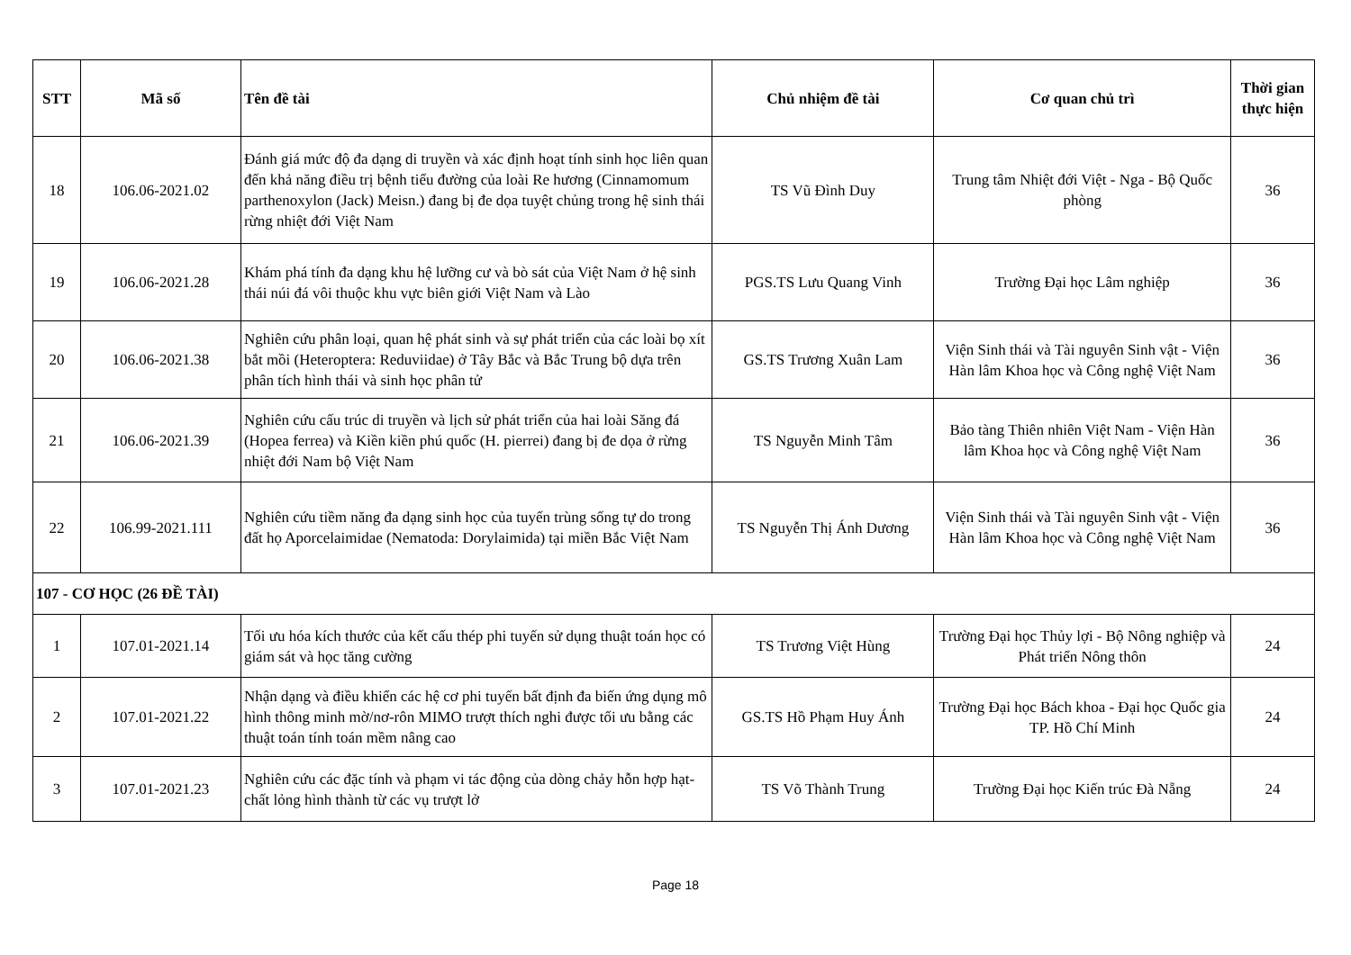| STT | Mã số | Tên đề tài | Chủ nhiệm đề tài | Cơ quan chủ trì | Thời gian thực hiện |
| --- | --- | --- | --- | --- | --- |
| 18 | 106.06-2021.02 | Đánh giá mức độ đa dạng di truyền và xác định hoạt tính sinh học liên quan đến khả năng điều trị bệnh tiểu đường của loài Re hương (Cinnamomum parthenoxylon (Jack) Meisn.) đang bị đe dọa tuyệt chủng trong hệ sinh thái rừng nhiệt đới Việt Nam | TS Vũ Đình Duy | Trung tâm Nhiệt đới Việt - Nga - Bộ Quốc phòng | 36 |
| 19 | 106.06-2021.28 | Khám phá tính đa dạng khu hệ lưỡng cư và bò sát của Việt Nam ở hệ sinh thái núi đá vôi thuộc khu vực biên giới Việt Nam và Lào | PGS.TS Lưu Quang Vinh | Trường Đại học Lâm nghiệp | 36 |
| 20 | 106.06-2021.38 | Nghiên cứu phân loại, quan hệ phát sinh và sự phát triển của các loài bọ xít bắt mồi (Heteroptera: Reduviidae) ở Tây Bắc và Bắc Trung bộ dựa trên phân tích hình thái và sinh học phân tử | GS.TS Trương Xuân Lam | Viện Sinh thái và Tài nguyên Sinh vật - Viện Hàn lâm Khoa học và Công nghệ Việt Nam | 36 |
| 21 | 106.06-2021.39 | Nghiên cứu cấu trúc di truyền và lịch sử phát triển của hai loài Săng đá (Hopea ferrea) và Kiền kiền phú quốc (H. pierrei) đang bị đe dọa ở rừng nhiệt đới Nam bộ Việt Nam | TS Nguyễn Minh Tâm | Bảo tàng Thiên nhiên Việt Nam - Viện Hàn lâm Khoa học và Công nghệ Việt Nam | 36 |
| 22 | 106.99-2021.111 | Nghiên cứu tiềm năng đa dạng sinh học của tuyến trùng sống tự do trong đất họ Aporcelaimidae (Nematoda: Dorylaimida) tại miền Bắc Việt Nam | TS Nguyễn Thị Ánh Dương | Viện Sinh thái và Tài nguyên Sinh vật - Viện Hàn lâm Khoa học và Công nghệ Việt Nam | 36 |
| 107 - CƠ HỌC (26 ĐỀ TÀI) | | | | | |
| 1 | 107.01-2021.14 | Tối ưu hóa kích thước của kết cấu thép phi tuyến sử dụng thuật toán học có giám sát và học tăng cường | TS Trương Việt Hùng | Trường Đại học Thủy lợi - Bộ Nông nghiệp và Phát triển Nông thôn | 24 |
| 2 | 107.01-2021.22 | Nhận dạng và điều khiển các hệ cơ phi tuyến bất định đa biến ứng dụng mô hình thông minh mờ/nơ-rôn MIMO trượt thích nghi được tối ưu bằng các thuật toán tính toán mềm nâng cao | GS.TS Hồ Phạm Huy Ánh | Trường Đại học Bách khoa - Đại học Quốc gia TP. Hồ Chí Minh | 24 |
| 3 | 107.01-2021.23 | Nghiên cứu các đặc tính và phạm vi tác động của dòng chảy hỗn hợp hạt-chất lỏng hình thành từ các vụ trượt lở | TS Võ Thành Trung | Trường Đại học Kiến trúc Đà Nẵng | 24 |
Page 18